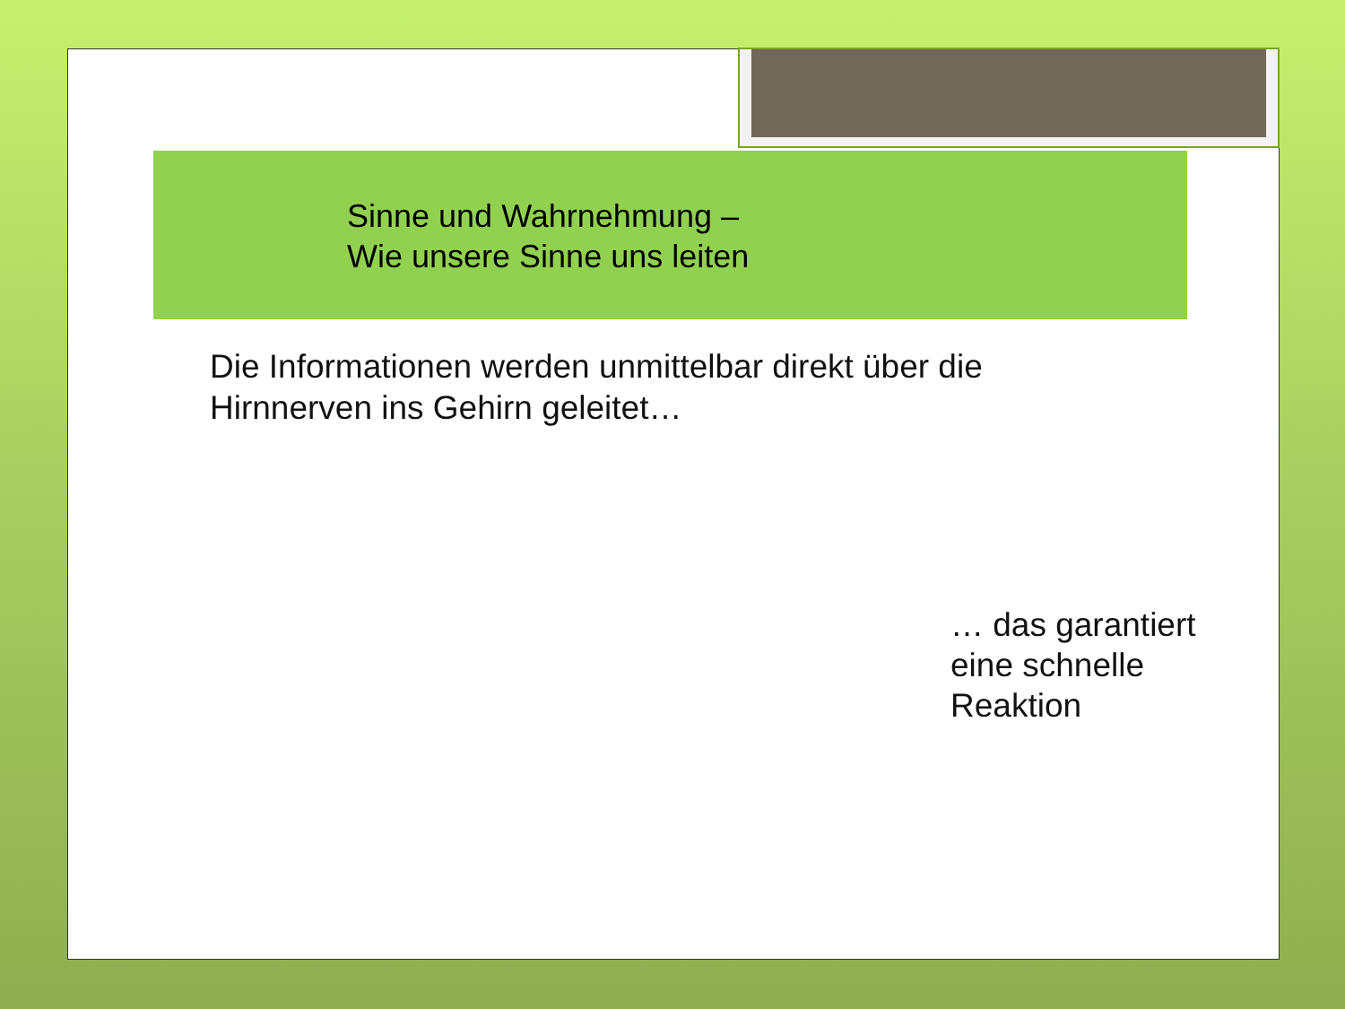Sinne und Wahrnehmung –
Wie unsere Sinne uns leiten
Die Informationen werden unmittelbar direkt über die
Hirnnerven ins Gehirn geleitet…
… das garantiert
eine schnelle
Reaktion